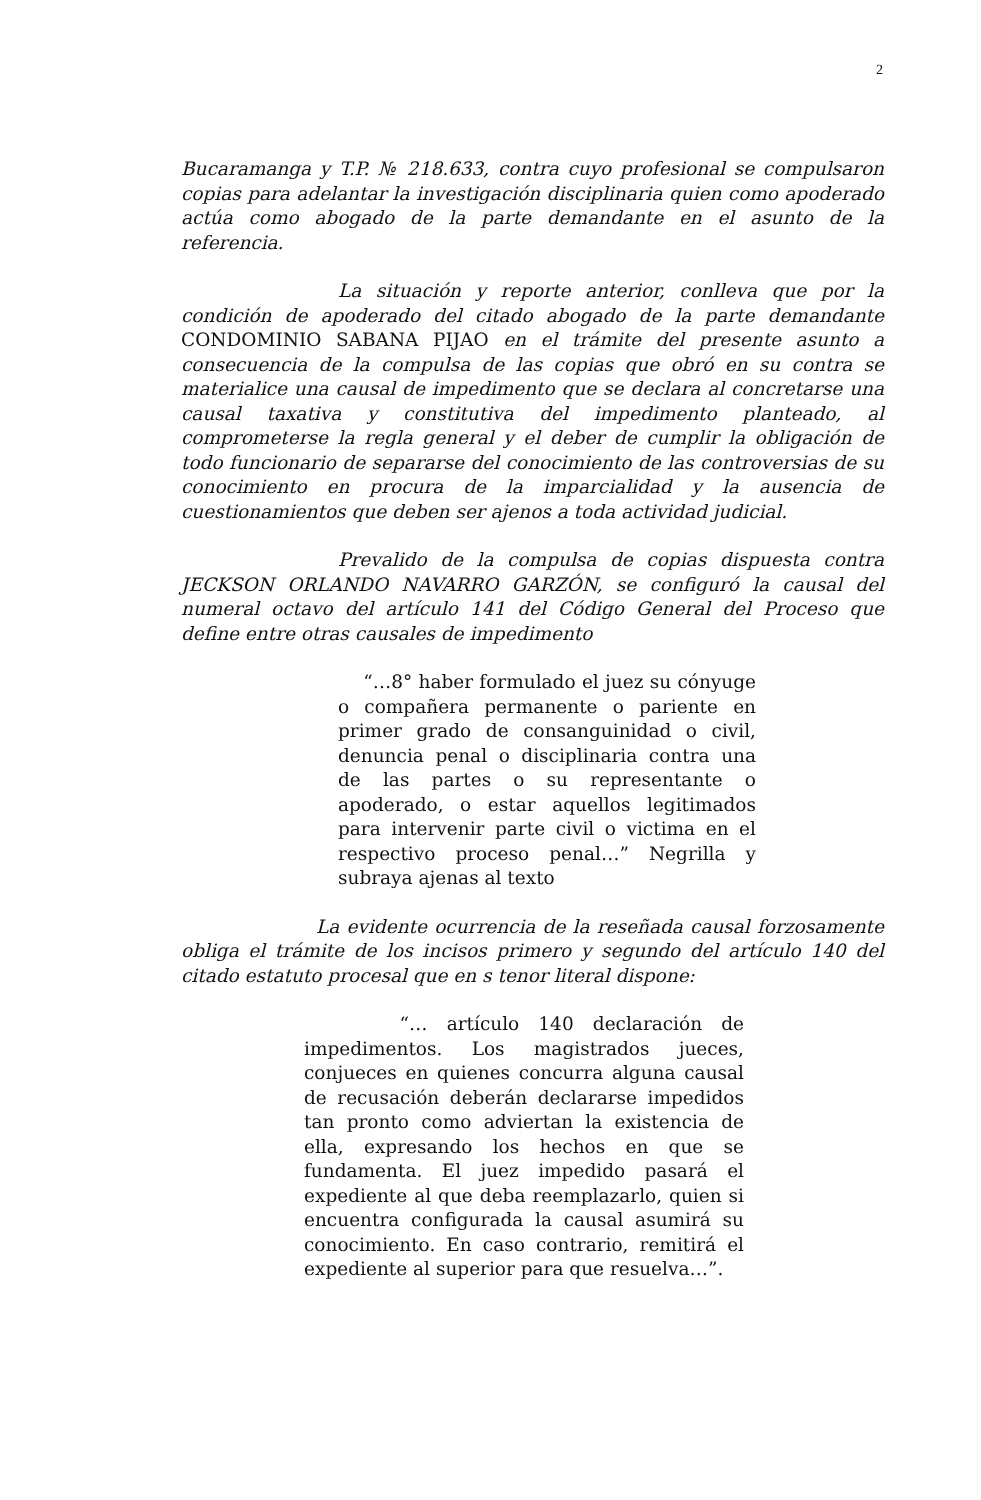2
Bucaramanga y T.P. № 218.633, contra cuyo profesional se compulsaron copias para adelantar la investigación disciplinaria quien como apoderado actúa como abogado de la parte demandante en el asunto de la referencia.
La situación y reporte anterior, conlleva que por la condición de apoderado del citado abogado de la parte demandante CONDOMINIO SABANA PIJAO en el trámite del presente asunto a consecuencia de la compulsa de las copias que obró en su contra se materialice una causal de impedimento que se declara al concretarse una causal taxativa y constitutiva del impedimento planteado, al comprometerse la regla general y el deber de cumplir la obligación de todo funcionario de separarse del conocimiento de las controversias de su conocimiento en procura de la imparcialidad y la ausencia de cuestionamientos que deben ser ajenos a toda actividad judicial.
Prevalido de la compulsa de copias dispuesta contra JECKSON ORLANDO NAVARRO GARZÓN, se configuró la causal del numeral octavo del artículo 141 del Código General del Proceso que define entre otras causales de impedimento
“…8° haber formulado el juez su cónyuge o compañera permanente o pariente en primer grado de consanguinidad o civil, denuncia penal o disciplinaria contra una de las partes o su representante o apoderado, o estar aquellos legitimados para intervenir parte civil o victima en el respectivo proceso penal…” Negrilla y subraya ajenas al texto
La evidente ocurrencia de la reseñada causal forzosamente obliga el trámite de los incisos primero y segundo del artículo 140 del citado estatuto procesal que en s tenor literal dispone:
“… artículo 140 declaración de impedimentos. Los magistrados jueces, conjueces en quienes concurra alguna causal de recusación deberán declararse impedidos tan pronto como adviertan la existencia de ella, expresando los hechos en que se fundamenta. El juez impedido pasará el expediente al que deba reemplazarlo, quien si encuentra configurada la causal asumirá su conocimiento. En caso contrario, remitirá el expediente al superior para que resuelva…”.